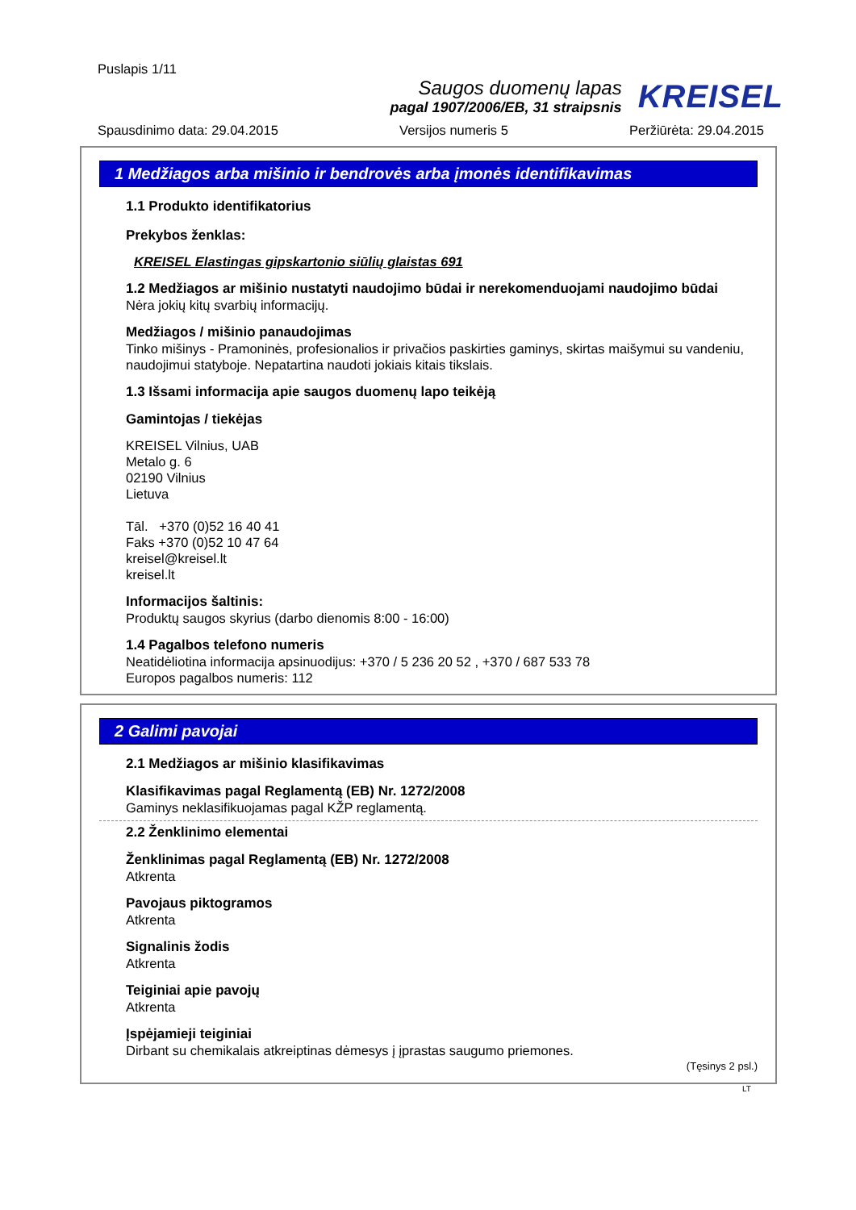Puslapis 1/11
Saugos duomenų lapas
pagal 1907/2006/EB, 31 straipsnis
KREISEL
Spausdinimo data: 29.04.2015 Versijos numeris 5 Peržiūrėta: 29.04.2015
1 Medžiagos arba mišinio ir bendrovės arba įmonės identifikavimas
1.1 Produkto identifikatorius
Prekybos ženklas:
KREISEL Elastingas gipskartonio siūlių glaistas 691
1.2 Medžiagos ar mišinio nustatyti naudojimo būdai ir nerekomenduojami naudojimo būdai
Nėra jokių kitų svarbių informacijų.
Medžiagos / mišinio panaudojimas
Tinko mišinys - Pramoninės, profesionalios ir privačios paskirties gaminys, skirtas maišymui su vandeniu, naudojimui statyboje. Nepatartina naudoti jokiais kitais tikslais.
1.3 Išsami informacija apie saugos duomenų lapo teikėją
Gamintojas / tiekėjas
KREISEL Vilnius, UAB
Metalo g. 6
02190 Vilnius
Lietuva
Tāl. +370 (0)52 16 40 41
Faks +370 (0)52 10 47 64
kreisel@kreisel.lt
kreisel.lt
Informacijos šaltinis:
Produktų saugos skyrius (darbo dienomis 8:00 - 16:00)
1.4 Pagalbos telefono numeris
Neatidėliotina informacija apsinuodijus: +370 / 5 236 20 52 , +370 / 687 533 78
Europos pagalbos numeris: 112
2 Galimi pavojai
2.1 Medžiagos ar mišinio klasifikavimas
Klasifikavimas pagal Reglamentą (EB) Nr. 1272/2008
Gaminys neklasifikuojamas pagal KŽP reglamentą.
2.2 Ženklinimo elementai
Ženklinimas pagal Reglamentą (EB) Nr. 1272/2008
Atkrenta
Pavojaus piktogramos
Atkrenta
Signalinis žodis
Atkrenta
Teiginiai apie pavojų
Atkrenta
Įspėjamieji teiginiai
Dirbant su chemikalais atkreiptinas dėmesys į įprastas saugumo priemones.
(Tęsinys 2 psl.)
LT